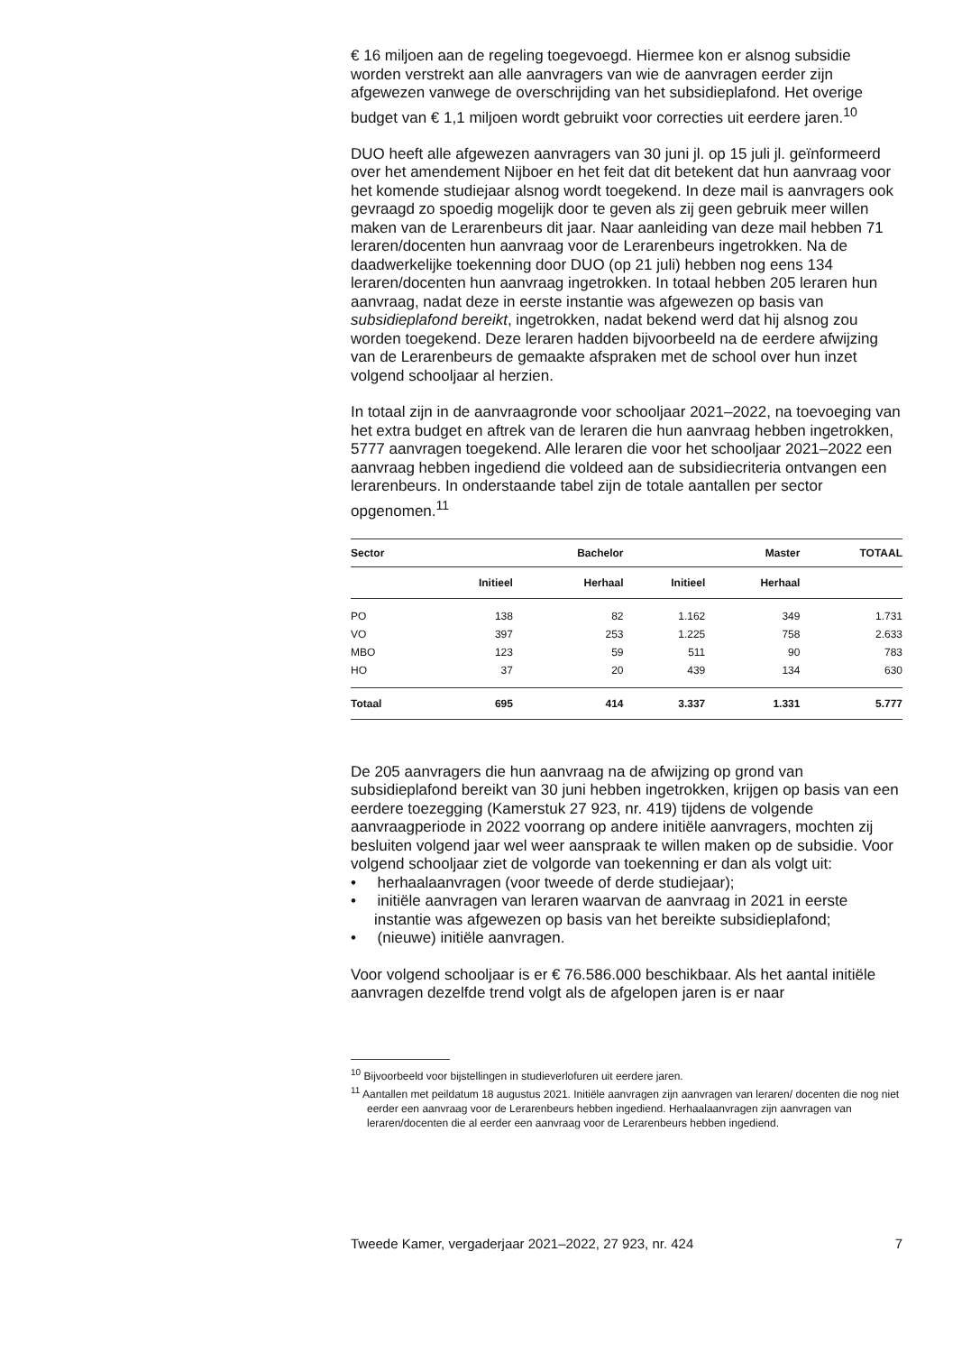€ 16 miljoen aan de regeling toegevoegd. Hiermee kon er alsnog subsidie worden verstrekt aan alle aanvragers van wie de aanvragen eerder zijn afgewezen vanwege de overschrijding van het subsidieplafond. Het overige budget van € 1,1 miljoen wordt gebruikt voor correcties uit eerdere jaren.<sup>10</sup>
DUO heeft alle afgewezen aanvragers van 30 juni jl. op 15 juli jl. geïnformeerd over het amendement Nijboer en het feit dat dit betekent dat hun aanvraag voor het komende studiejaar alsnog wordt toegekend. In deze mail is aanvragers ook gevraagd zo spoedig mogelijk door te geven als zij geen gebruik meer willen maken van de Lerarenbeurs dit jaar. Naar aanleiding van deze mail hebben 71 leraren/docenten hun aanvraag voor de Lerarenbeurs ingetrokken. Na de daadwerkelijke toekenning door DUO (op 21 juli) hebben nog eens 134 leraren/docenten hun aanvraag ingetrokken. In totaal hebben 205 leraren hun aanvraag, nadat deze in eerste instantie was afgewezen op basis van subsidieplafond bereikt, ingetrokken, nadat bekend werd dat hij alsnog zou worden toegekend. Deze leraren hadden bijvoorbeeld na de eerdere afwijzing van de Lerarenbeurs de gemaakte afspraken met de school over hun inzet volgend schooljaar al herzien.
In totaal zijn in de aanvraagronde voor schooljaar 2021–2022, na toevoeging van het extra budget en aftrek van de leraren die hun aanvraag hebben ingetrokken, 5777 aanvragen toegekend. Alle leraren die voor het schooljaar 2021–2022 een aanvraag hebben ingediend die voldeed aan de subsidiecriteria ontvangen een lerarenbeurs. In onderstaande tabel zijn de totale aantallen per sector opgenomen.<sup>11</sup>
| Sector | | Bachelor | | Master | TOTAAL |
| --- | --- | --- | --- | --- | --- |
| | Initieel | Herhaal | Initieel | Herhaal | |
| PO | 138 | 82 | 1.162 | 349 | 1.731 |
| VO | 397 | 253 | 1.225 | 758 | 2.633 |
| MBO | 123 | 59 | 511 | 90 | 783 |
| HO | 37 | 20 | 439 | 134 | 630 |
| Totaal | 695 | 414 | 3.337 | 1.331 | 5.777 |
De 205 aanvragers die hun aanvraag na de afwijzing op grond van subsidieplafond bereikt van 30 juni hebben ingetrokken, krijgen op basis van een eerdere toezegging (Kamerstuk 27 923, nr. 419) tijdens de volgende aanvraagperiode in 2022 voorrang op andere initiële aanvragers, mochten zij besluiten volgend jaar wel weer aanspraak te willen maken op de subsidie. Voor volgend schooljaar ziet de volgorde van toekenning er dan als volgt uit:
• herhaalaanvragen (voor tweede of derde studiejaar);
• initiële aanvragen van leraren waarvan de aanvraag in 2021 in eerste instantie was afgewezen op basis van het bereikte subsidieplafond;
• (nieuwe) initiële aanvragen.
Voor volgend schooljaar is er € 76.586.000 beschikbaar. Als het aantal initiële aanvragen dezelfde trend volgt als de afgelopen jaren is er naar
<sup>10</sup> Bijvoorbeeld voor bijstellingen in studieverlofuren uit eerdere jaren.
<sup>11</sup> Aantallen met peildatum 18 augustus 2021. Initiële aanvragen zijn aanvragen van leraren/ docenten die nog niet eerder een aanvraag voor de Lerarenbeurs hebben ingediend. Herhaalaanvragen zijn aanvragen van leraren/docenten die al eerder een aanvraag voor de Lerarenbeurs hebben ingediend.
Tweede Kamer, vergaderjaar 2021–2022, 27 923, nr. 424 7